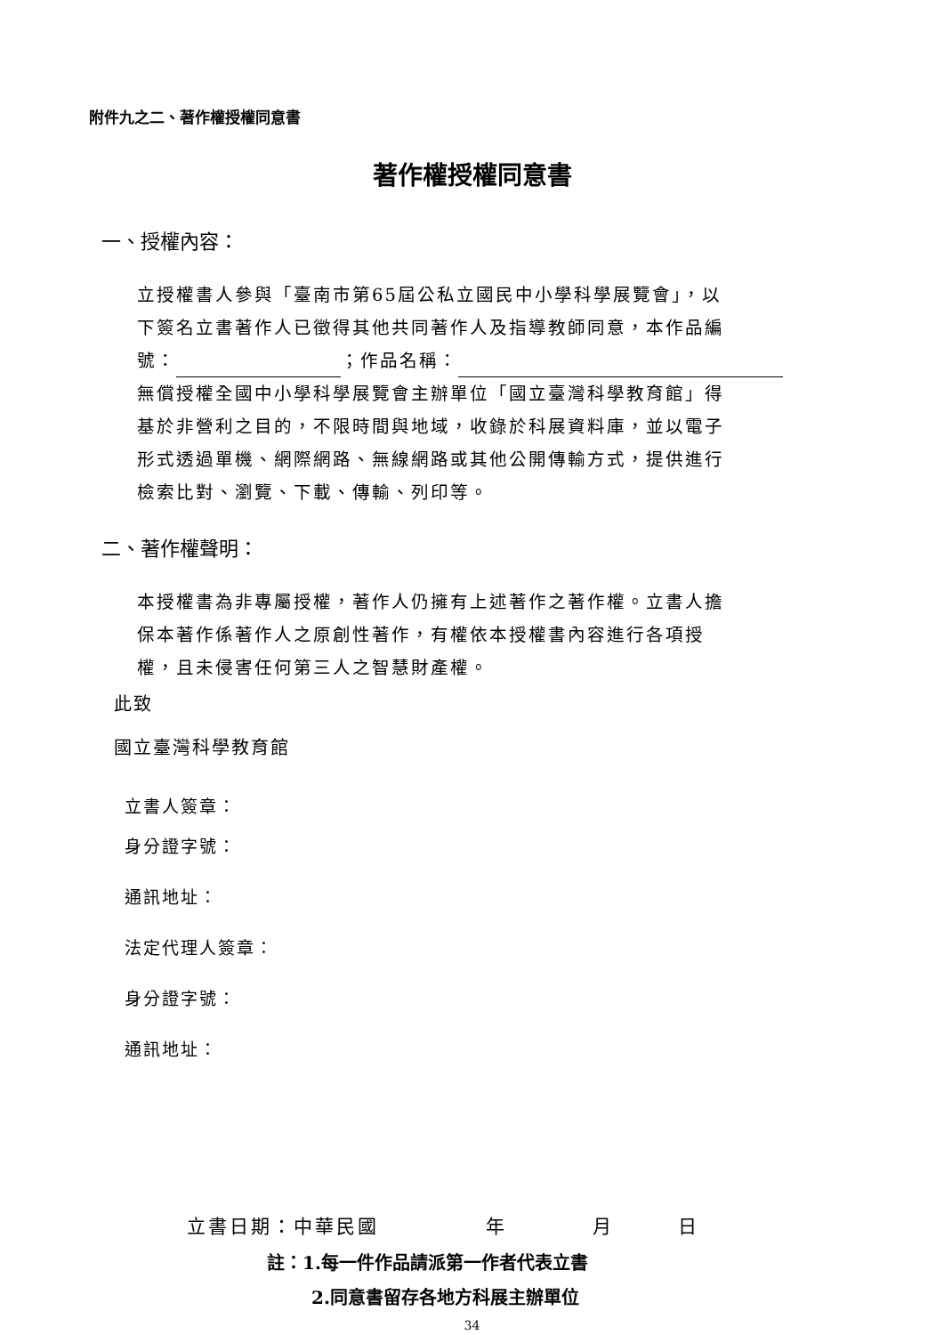附件九之二、著作權授權同意書
著作權授權同意書
一、授權內容：
立授權書人參與「臺南市第65屆公私立國民中小學科學展覽會」，以
下簽名立書著作人已徵得其他共同著作人及指導教師同意，本作品編
號： ；作品名稱：
無償授權全國中小學科學展覽會主辦單位「國立臺灣科學教育館」得
基於非營利之目的，不限時間與地域，收錄於科展資料庫，並以電子
形式透過單機、網際網路、無線網路或其他公開傳輸方式，提供進行
檢索比對、瀏覽、下載、傳輸、列印等。
二、著作權聲明：
本授權書為非專屬授權，著作人仍擁有上述著作之著作權。立書人擔
保本著作係著作人之原創性著作，有權依本授權書內容進行各項授
權，且未侵害任何第三人之智慧財產權。
此致
國立臺灣科學教育館
立書人簽章：
身分證字號：
通訊地址：
法定代理人簽章：
身分證字號：
通訊地址：
立書日期：中華民國　　　　　年　　　　月　　　日
註：1.每一件作品請派第一作者代表立書
2.同意書留存各地方科展主辦單位
34